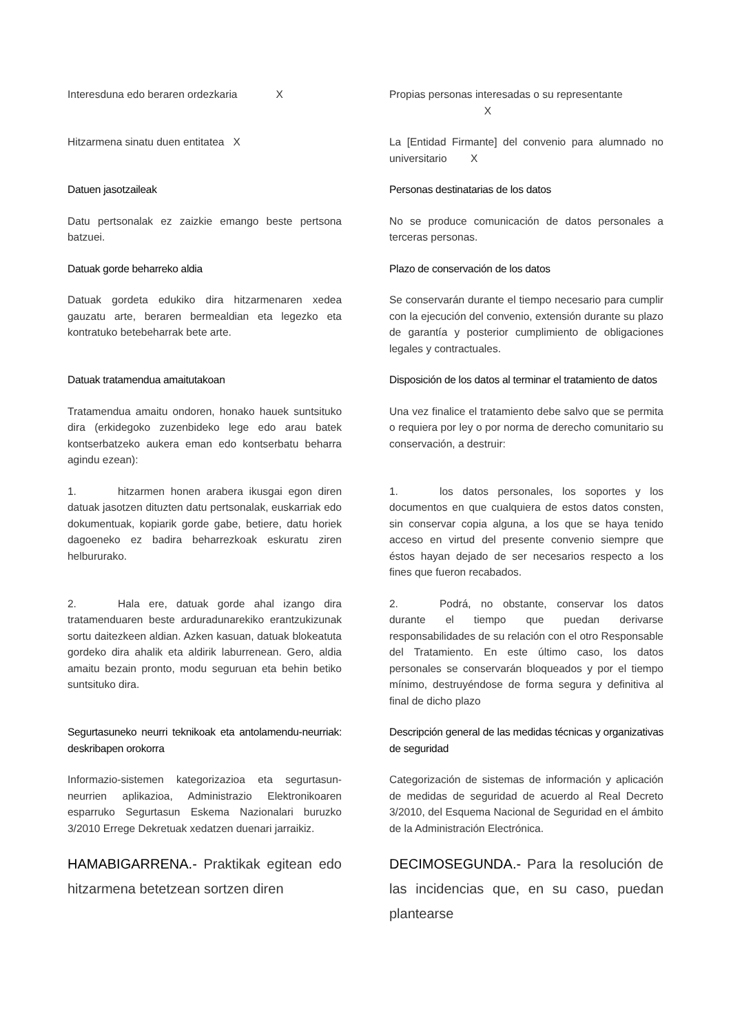Interesduna edo beraren ordezkaria X
Propias personas interesadas o su representante
X
Hitzarmena sinatu duen entitatea X La [Entidad Firmante] del convenio para alumnado no universitario X
Datuen jasotzaileak Personas destinatarias de los datos
Datu pertsonalak ez zaizkie emango beste pertsona batzuei.
No se produce comunicación de datos personales a terceras personas.
Datuak gorde beharreko aldia Plazo de conservación de los datos
Datuak gordeta edukiko dira hitzarmenaren xedea gauzatu arte, beraren bermealdian eta legezko eta kontratuko betebeharrak bete arte.
Se conservarán durante el tiempo necesario para cumplir con la ejecución del convenio, extensión durante su plazo de garantía y posterior cumplimiento de obligaciones legales y contractuales.
Datuak tratamendua amaitutakoan Disposición de los datos al terminar el tratamiento de datos
Tratamendua amaitu ondoren, honako hauek suntsituko dira (erkidegoko zuzenbideko lege edo arau batek kontserbatzeko aukera eman edo kontserbatu beharra agindu ezean):
Una vez finalice el tratamiento debe salvo que se permita o requiera por ley o por norma de derecho comunitario su conservación, a destruir:
1. hitzarmen honen arabera ikusgai egon diren datuak jasotzen dituzten datu pertsonalak, euskarriak edo dokumentuak, kopiarik gorde gabe, betiere, datu horiek dagoeneko ez badira beharrezkoak eskuratu ziren helbururako.
1. los datos personales, los soportes y los documentos en que cualquiera de estos datos consten, sin conservar copia alguna, a los que se haya tenido acceso en virtud del presente convenio siempre que éstos hayan dejado de ser necesarios respecto a los fines que fueron recabados.
2. Hala ere, datuak gorde ahal izango dira tratamenduaren beste arduradunarekiko erantzukizunak sortu daitezkeen aldian. Azken kasuan, datuak blokeatuta gordeko dira ahalik eta aldirik laburrenean. Gero, aldia amaitu bezain pronto, modu seguruan eta behin betiko suntsituko dira.
2. Podrá, no obstante, conservar los datos durante el tiempo que puedan derivarse responsabilidades de su relación con el otro Responsable del Tratamiento. En este último caso, los datos personales se conservarán bloqueados y por el tiempo mínimo, destruyéndose de forma segura y definitiva al final de dicho plazo
Segurtasuneko neurri teknikoak eta antolamendu-neurriak: deskribapen orokorra
Descripción general de las medidas técnicas y organizativas de seguridad
Informazio-sistemen kategorizazioa eta segurtasun-neurrien aplikazioa, Administrazio Elektronikoaren esparruko Segurtasun Eskema Nazionalari buruzko 3/2010 Errege Dekretuak xedatzen duenari jarraikiz.
Categorización de sistemas de información y aplicación de medidas de seguridad de acuerdo al Real Decreto 3/2010, del Esquema Nacional de Seguridad en el ámbito de la Administración Electrónica.
HAMABIGARRENA.- Praktikak egitean edo hitzarmena betetzean sortzen diren
DECIMOSEGUNDA.- Para la resolución de las incidencias que, en su caso, puedan plantearse